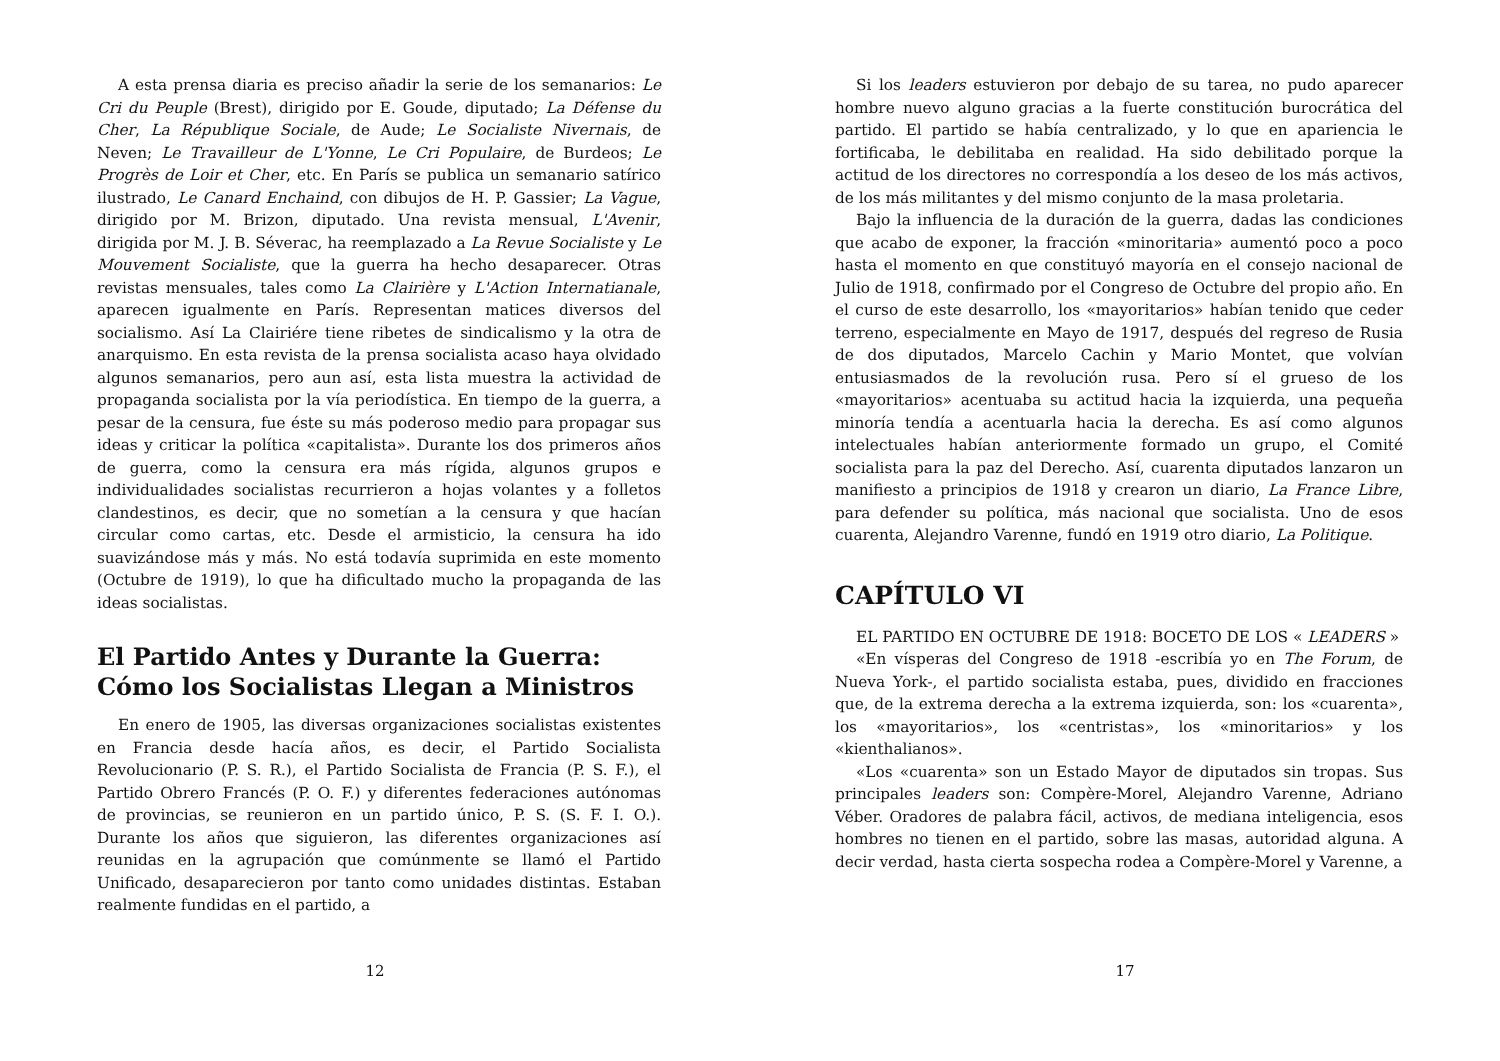A esta prensa diaria es preciso añadir la serie de los semanarios: Le Cri du Peuple (Brest), dirigido por E. Goude, diputado; La Défense du Cher, La République Sociale, de Aude; Le Socialiste Nivernais, de Neven; Le Travailleur de L'Yonne, Le Cri Populaire, de Burdeos; Le Progrès de Loir et Cher, etc. En París se publica un semanario satírico ilustrado, Le Canard Enchaind, con dibujos de H. P. Gassier; La Vague, dirigido por M. Brizon, diputado. Una revista mensual, L'Avenir, dirigida por M. J. B. Séverac, ha reemplazado a La Revue Socialiste y Le Mouvement Socialiste, que la guerra ha hecho desaparecer. Otras revistas mensuales, tales como La Clairière y L'Action Internatianale, aparecen igualmente en París. Representan matices diversos del socialismo. Así La Clairiére tiene ribetes de sindicalismo y la otra de anarquismo. En esta revista de la prensa socialista acaso haya olvidado algunos semanarios, pero aun así, esta lista muestra la actividad de propaganda socialista por la vía periodística. En tiempo de la guerra, a pesar de la censura, fue éste su más poderoso medio para propagar sus ideas y criticar la política «capitalista». Durante los dos primeros años de guerra, como la censura era más rígida, algunos grupos e individualidades socialistas recurrieron a hojas volantes y a folletos clandestinos, es decir, que no sometían a la censura y que hacían circular como cartas, etc. Desde el armisticio, la censura ha ido suavizándose más y más. No está todavía suprimida en este momento (Octubre de 1919), lo que ha dificultado mucho la propaganda de las ideas socialistas.
El Partido Antes y Durante la Guerra: Cómo los Socialistas Llegan a Ministros
En enero de 1905, las diversas organizaciones socialistas existentes en Francia desde hacía años, es decir, el Partido Socialista Revolucionario (P. S. R.), el Partido Socialista de Francia (P. S. F.), el Partido Obrero Francés (P. O. F.) y diferentes federaciones autónomas de provincias, se reunieron en un partido único, P. S. (S. F. I. O.). Durante los años que siguieron, las diferentes organizaciones así reunidas en la agrupación que comúnmente se llamó el Partido Unificado, desaparecieron por tanto como unidades distintas. Estaban realmente fundidas en el partido, a
12
Si los leaders estuvieron por debajo de su tarea, no pudo aparecer hombre nuevo alguno gracias a la fuerte constitución burocrática del partido. El partido se había centralizado, y lo que en apariencia le fortificaba, le debilitaba en realidad. Ha sido debilitado porque la actitud de los directores no correspondía a los deseo de los más activos, de los más militantes y del mismo conjunto de la masa proletaria.
Bajo la influencia de la duración de la guerra, dadas las condiciones que acabo de exponer, la fracción «minoritaria» aumentó poco a poco hasta el momento en que constituyó mayoría en el consejo nacional de Julio de 1918, confirmado por el Congreso de Octubre del propio año. En el curso de este desarrollo, los «mayoritarios» habían tenido que ceder terreno, especialmente en Mayo de 1917, después del regreso de Rusia de dos diputados, Marcelo Cachin y Mario Montet, que volvían entusiasmados de la revolución rusa. Pero sí el grueso de los «mayoritarios» acentuaba su actitud hacia la izquierda, una pequeña minoría tendía a acentuarla hacia la derecha. Es así como algunos intelectuales habían anteriormente formado un grupo, el Comité socialista para la paz del Derecho. Así, cuarenta diputados lanzaron un manifiesto a principios de 1918 y crearon un diario, La France Libre, para defender su política, más nacional que socialista. Uno de esos cuarenta, Alejandro Varenne, fundó en 1919 otro diario, La Politique.
CAPÍTULO VI
EL PARTIDO EN OCTUBRE DE 1918: BOCETO DE LOS « LEADERS »
«En vísperas del Congreso de 1918 -escribía yo en The Forum, de Nueva York-, el partido socialista estaba, pues, dividido en fracciones que, de la extrema derecha a la extrema izquierda, son: los «cuarenta», los «mayoritarios», los «centristas», los «minoritarios» y los «kienthalianos».
«Los «cuarenta» son un Estado Mayor de diputados sin tropas. Sus principales leaders son: Compère-Morel, Alejandro Varenne, Adriano Véber. Oradores de palabra fácil, activos, de mediana inteligencia, esos hombres no tienen en el partido, sobre las masas, autoridad alguna. A decir verdad, hasta cierta sospecha rodea a Compère-Morel y Varenne, a
17